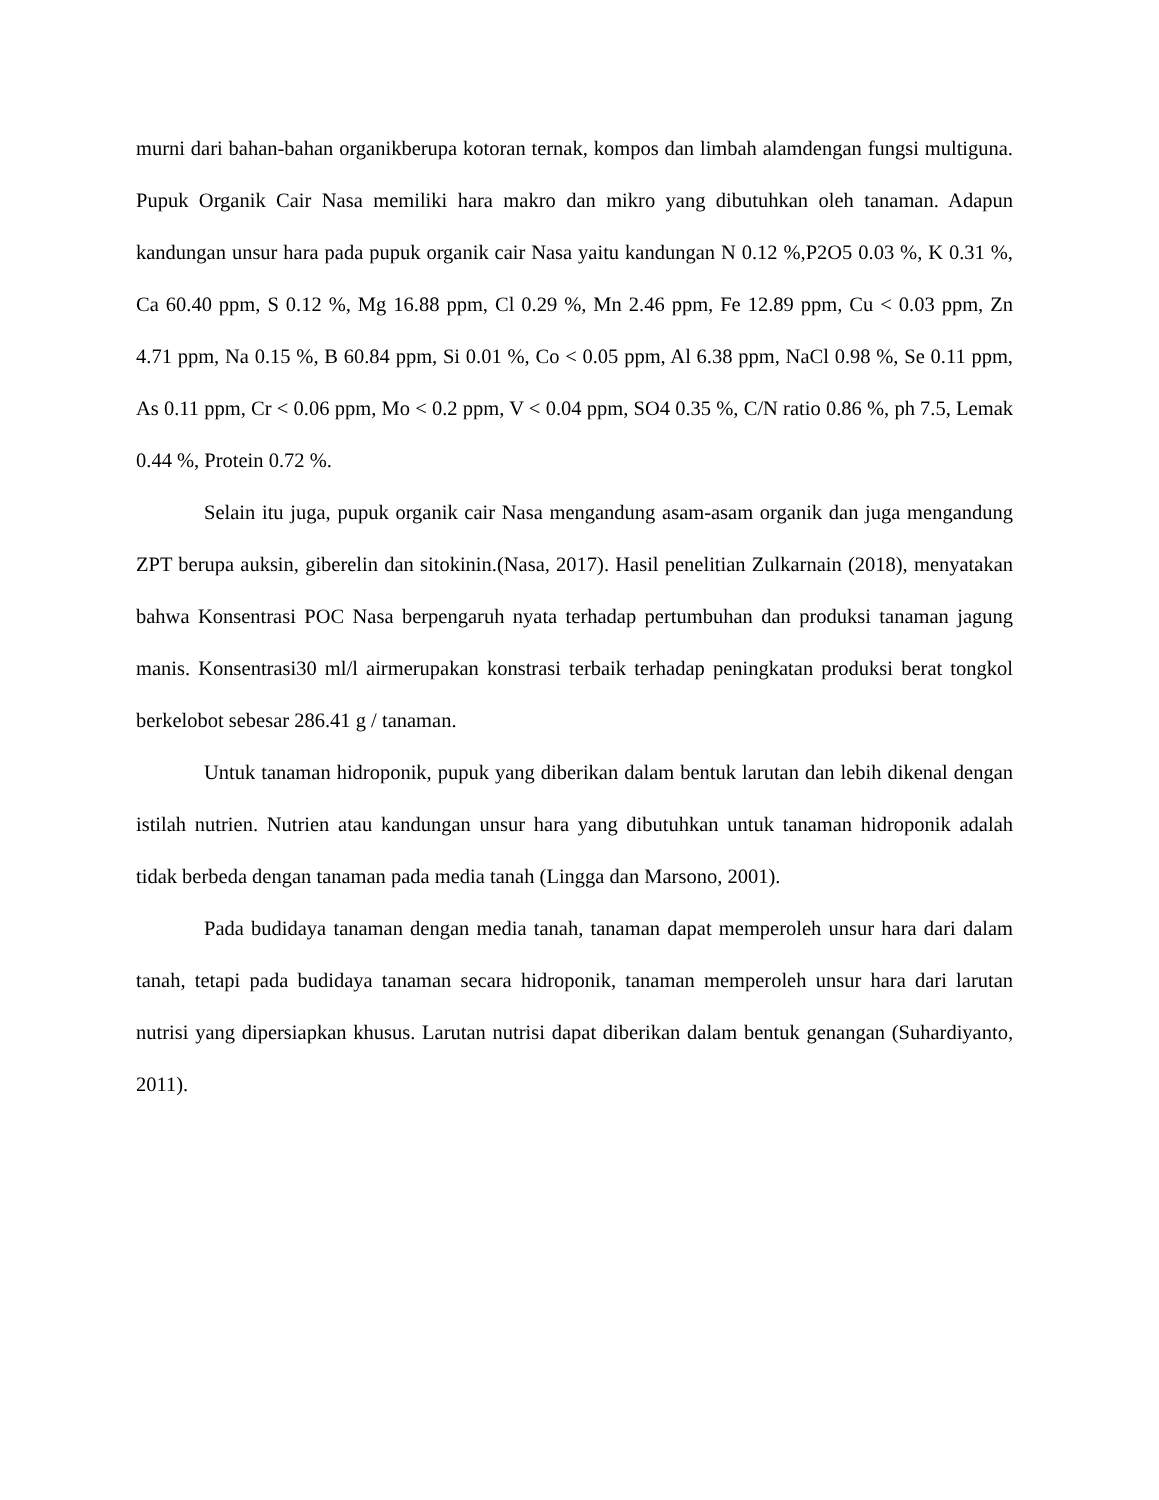murni dari bahan-bahan organikberupa kotoran ternak, kompos dan limbah alamdengan fungsi multiguna. Pupuk Organik Cair Nasa memiliki hara makro dan mikro yang dibutuhkan oleh tanaman. Adapun kandungan unsur hara pada pupuk organik cair Nasa yaitu kandungan N 0.12 %,P2O5 0.03 %, K 0.31 %, Ca 60.40 ppm, S 0.12 %, Mg 16.88 ppm, Cl 0.29 %, Mn 2.46 ppm, Fe 12.89 ppm, Cu < 0.03 ppm, Zn 4.71 ppm, Na 0.15 %, B 60.84 ppm, Si 0.01 %, Co < 0.05 ppm, Al 6.38 ppm, NaCl 0.98 %, Se 0.11 ppm, As 0.11 ppm, Cr < 0.06 ppm, Mo < 0.2 ppm, V < 0.04 ppm, SO4 0.35 %, C/N ratio 0.86 %, ph 7.5, Lemak 0.44 %, Protein 0.72 %.
Selain itu juga, pupuk organik cair Nasa mengandung asam-asam organik dan juga mengandung ZPT berupa auksin, giberelin dan sitokinin.(Nasa, 2017). Hasil penelitian Zulkarnain (2018), menyatakan bahwa Konsentrasi POC Nasa berpengaruh nyata terhadap pertumbuhan dan produksi tanaman jagung manis. Konsentrasi30 ml/l airmerupakan konstrasi terbaik terhadap peningkatan produksi berat tongkol berkelobot sebesar 286.41 g / tanaman.
Untuk tanaman hidroponik, pupuk yang diberikan dalam bentuk larutan dan lebih dikenal dengan istilah nutrien. Nutrien atau kandungan unsur hara yang dibutuhkan untuk tanaman hidroponik adalah tidak berbeda dengan tanaman pada media tanah (Lingga dan Marsono, 2001).
Pada budidaya tanaman dengan media tanah, tanaman dapat memperoleh unsur hara dari dalam tanah, tetapi pada budidaya tanaman secara hidroponik, tanaman memperoleh unsur hara dari larutan nutrisi yang dipersiapkan khusus. Larutan nutrisi dapat diberikan dalam bentuk genangan (Suhardiyanto, 2011).